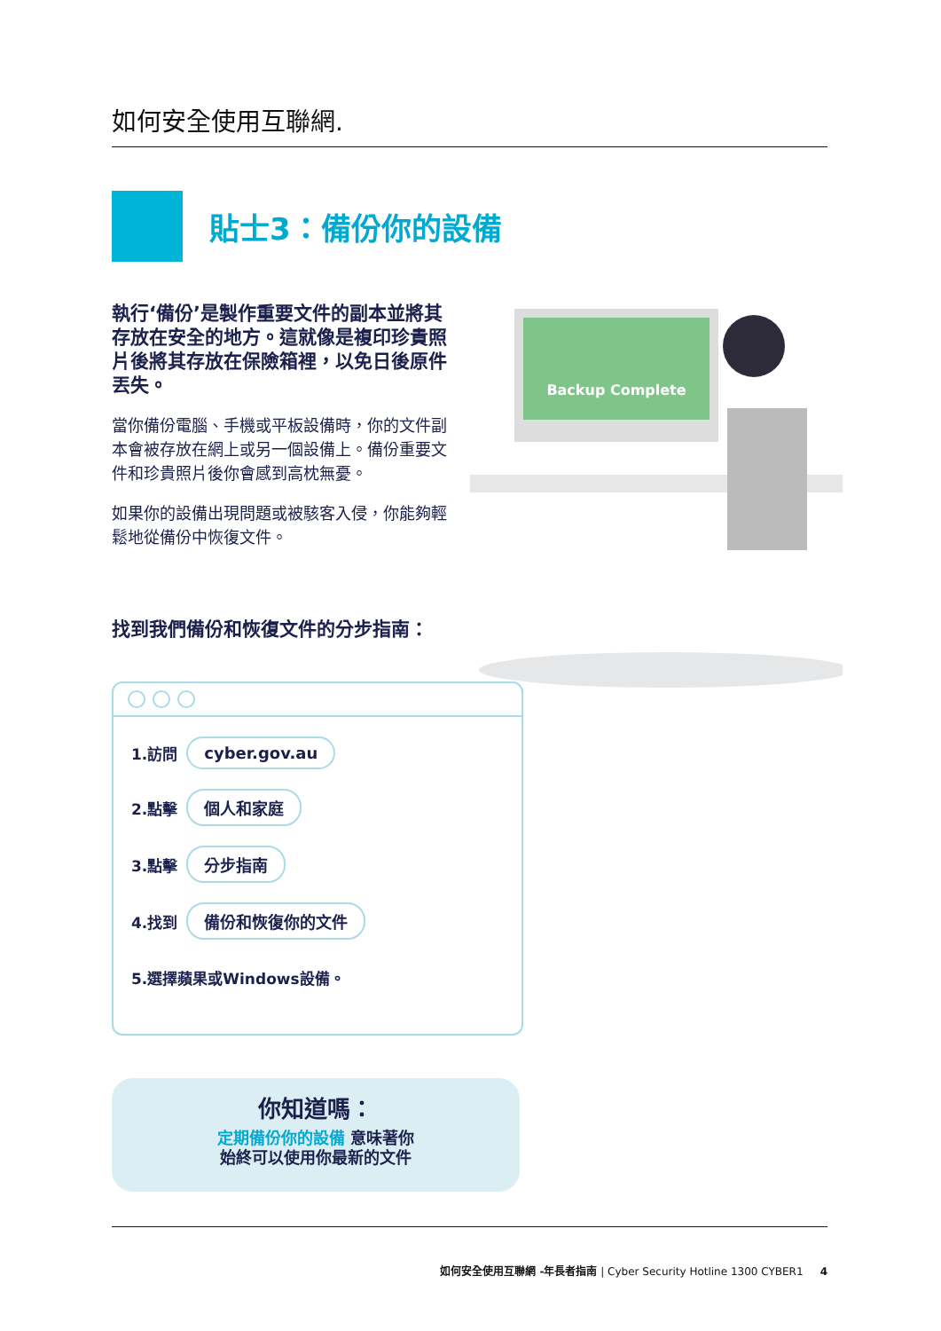如何安全使用互聯網.
貼士3：備份你的設備
執行‘備份’是製作重要文件的副本並將其存放在安全的地方。這就像是複印珍貴照片後將其存放在保險箱裡，以免日後原件丟失。
當你備份電腦、手機或平板設備時，你的文件副本會被存放在網上或另一個設備上。備份重要文件和珍貴照片後你會感到高枕無憂。
如果你的設備出現問題或被駭客入侵，你能夠輕鬆地從備份中恢復文件。
Backup Complete
找到我們備份和恢復文件的分步指南：
1.訪問 cyber.gov.au
2.點擊 個人和家庭
3.點擊 分步指南
4.找到 備份和恢復你的文件
5.選擇蘋果或Windows設備。
你知道嗎：
定期備份你的設備 意味著你
始終可以使用你最新的文件
如何安全使用互聯網 -年長者指南 | Cyber Security Hotline 1300 CYBER1 4